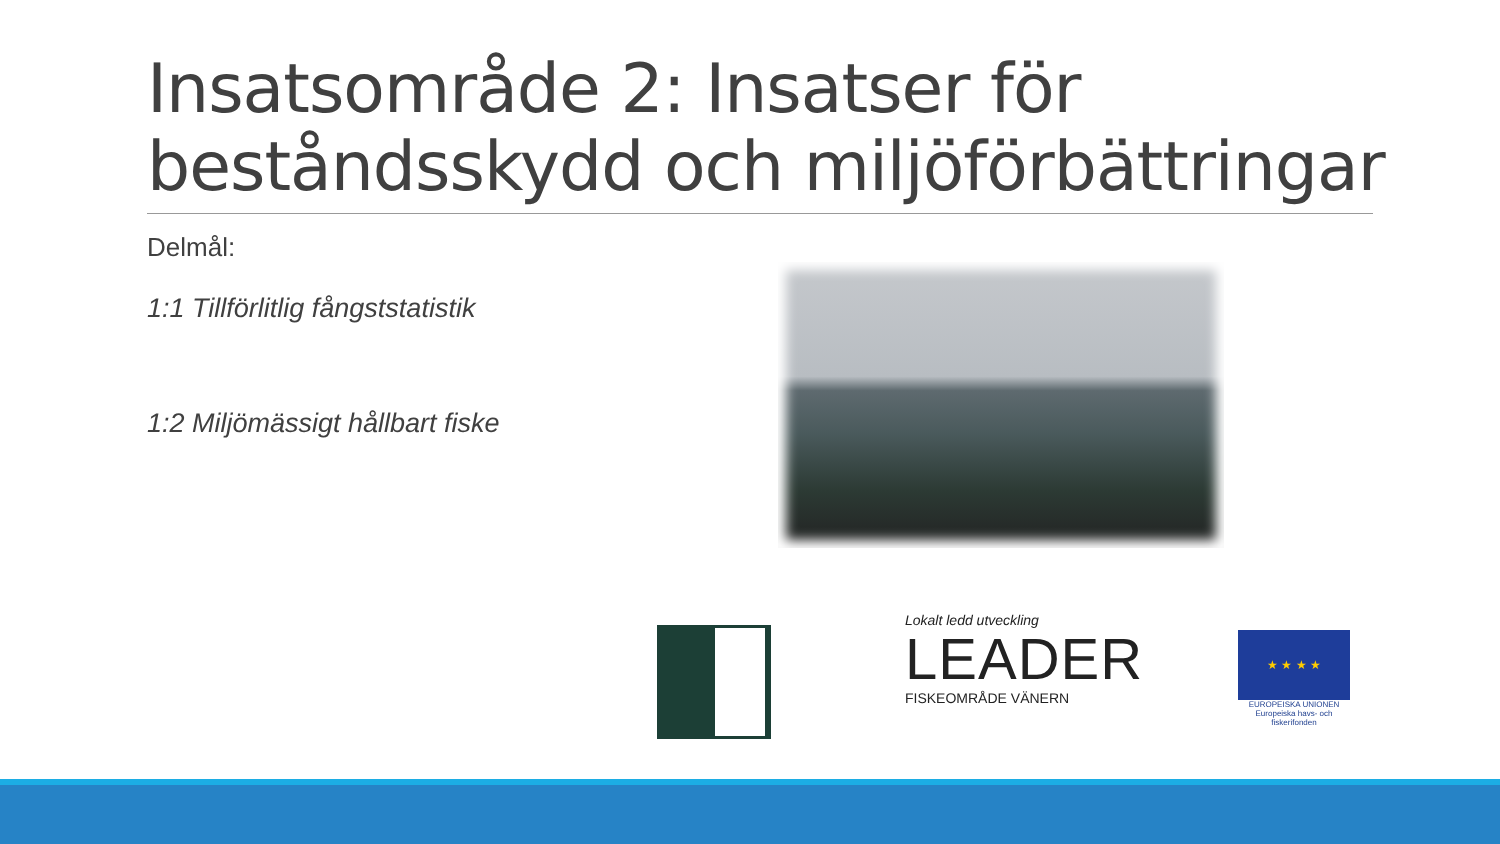Insatsområde 2: Insatser för beståndsskydd och miljöförbättringar
Delmål:
1:1 Tillförlitlig fångststatistik
1:2 Miljömässigt hållbart fiske
Lokalt ledd utveckling
LEADER
FISKEOMRÅDE VÄNERN
★ ★ ★ ★
EUROPEISKA UNIONEN
Europeiska havs- och fiskerifonden